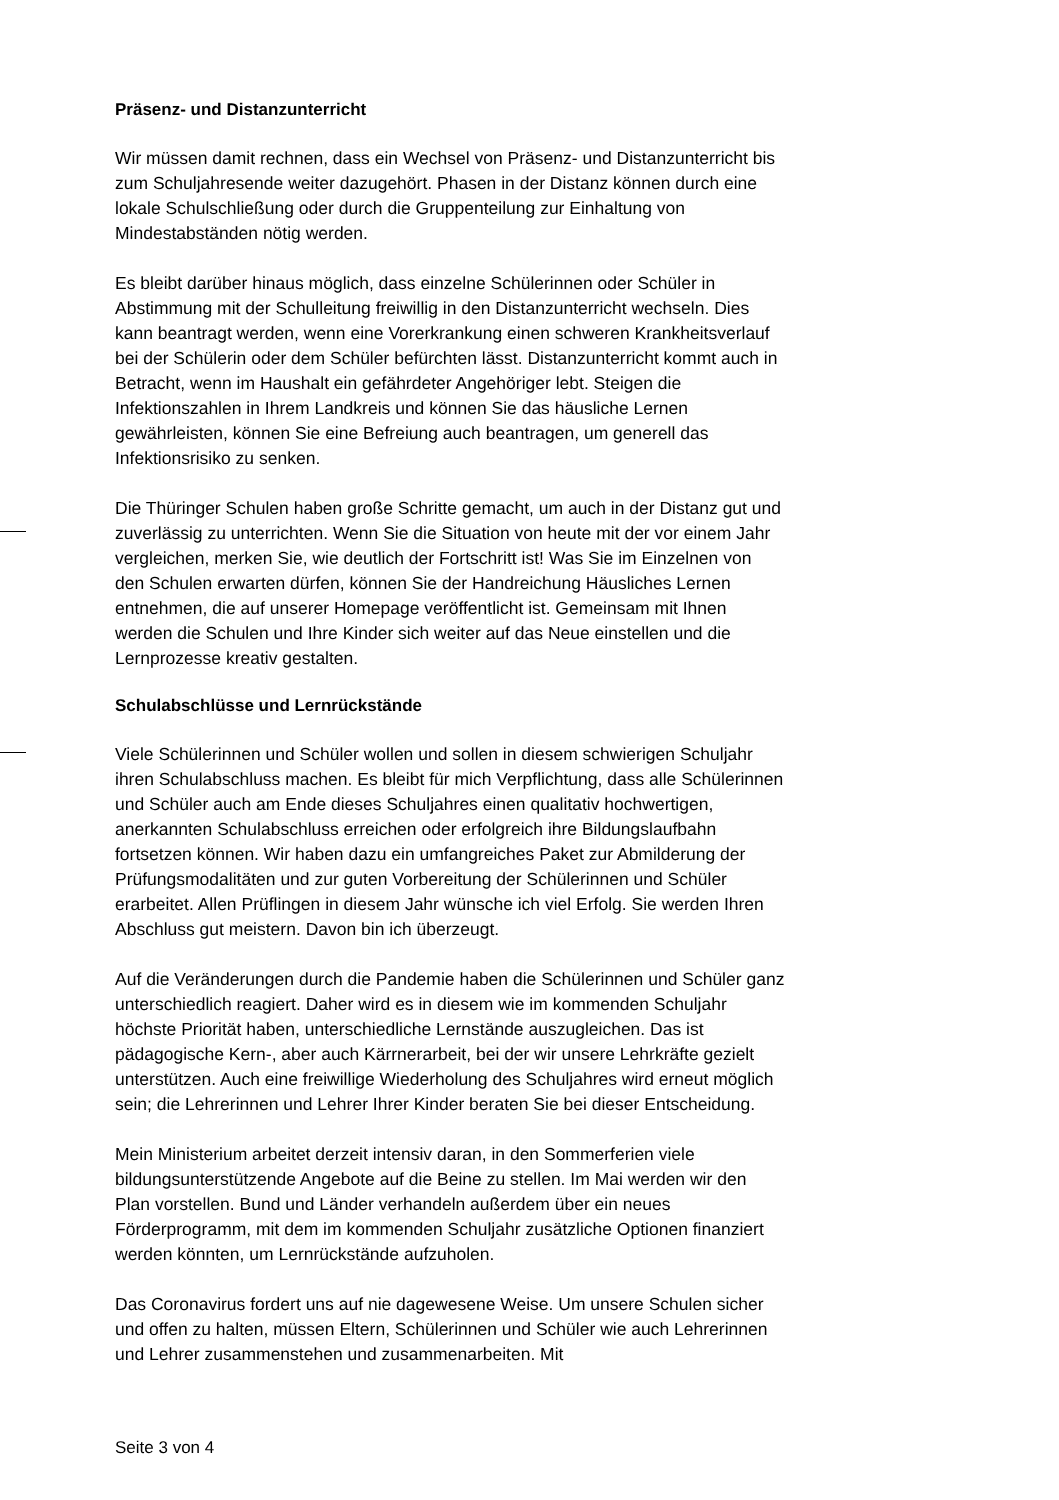Präsenz- und Distanzunterricht
Wir müssen damit rechnen, dass ein Wechsel von Präsenz- und Distanzunterricht bis zum Schuljahresende weiter dazugehört. Phasen in der Distanz können durch eine lokale Schulschließung oder durch die Gruppenteilung zur Einhaltung von Mindestabständen nötig werden.
Es bleibt darüber hinaus möglich, dass einzelne Schülerinnen oder Schüler in Abstimmung mit der Schulleitung freiwillig in den Distanzunterricht wechseln. Dies kann beantragt werden, wenn eine Vorerkrankung einen schweren Krankheitsverlauf bei der Schülerin oder dem Schüler befürchten lässt. Distanzunterricht kommt auch in Betracht, wenn im Haushalt ein gefährdeter Angehöriger lebt. Steigen die Infektionszahlen in Ihrem Landkreis und können Sie das häusliche Lernen gewährleisten, können Sie eine Befreiung auch beantragen, um generell das Infektionsrisiko zu senken.
Die Thüringer Schulen haben große Schritte gemacht, um auch in der Distanz gut und zuverlässig zu unterrichten. Wenn Sie die Situation von heute mit der vor einem Jahr vergleichen, merken Sie, wie deutlich der Fortschritt ist! Was Sie im Einzelnen von den Schulen erwarten dürfen, können Sie der Handreichung Häusliches Lernen entnehmen, die auf unserer Homepage veröffentlicht ist. Gemeinsam mit Ihnen werden die Schulen und Ihre Kinder sich weiter auf das Neue einstellen und die Lernprozesse kreativ gestalten.
Schulabschlüsse und Lernrückstände
Viele Schülerinnen und Schüler wollen und sollen in diesem schwierigen Schuljahr ihren Schulabschluss machen. Es bleibt für mich Verpflichtung, dass alle Schülerinnen und Schüler auch am Ende dieses Schuljahres einen qualitativ hochwertigen, anerkannten Schulabschluss erreichen oder erfolgreich ihre Bildungslaufbahn fortsetzen können. Wir haben dazu ein umfangreiches Paket zur Abmilderung der Prüfungsmodalitäten und zur guten Vorbereitung der Schülerinnen und Schüler erarbeitet. Allen Prüflingen in diesem Jahr wünsche ich viel Erfolg. Sie werden Ihren Abschluss gut meistern. Davon bin ich überzeugt.
Auf die Veränderungen durch die Pandemie haben die Schülerinnen und Schüler ganz unterschiedlich reagiert. Daher wird es in diesem wie im kommenden Schuljahr höchste Priorität haben, unterschiedliche Lernstände auszugleichen. Das ist pädagogische Kern-, aber auch Kärrnerarbeit, bei der wir unsere Lehrkräfte gezielt unterstützen. Auch eine freiwillige Wiederholung des Schuljahres wird erneut möglich sein; die Lehrerinnen und Lehrer Ihrer Kinder beraten Sie bei dieser Entscheidung.
Mein Ministerium arbeitet derzeit intensiv daran, in den Sommerferien viele bildungsunterstützende Angebote auf die Beine zu stellen. Im Mai werden wir den Plan vorstellen. Bund und Länder verhandeln außerdem über ein neues Förderprogramm, mit dem im kommenden Schuljahr zusätzliche Optionen finanziert werden könnten, um Lernrückstände aufzuholen.
Das Coronavirus fordert uns auf nie dagewesene Weise. Um unsere Schulen sicher und offen zu halten, müssen Eltern, Schülerinnen und Schüler wie auch Lehrerinnen und Lehrer zusammenstehen und zusammenarbeiten. Mit
Seite 3 von 4